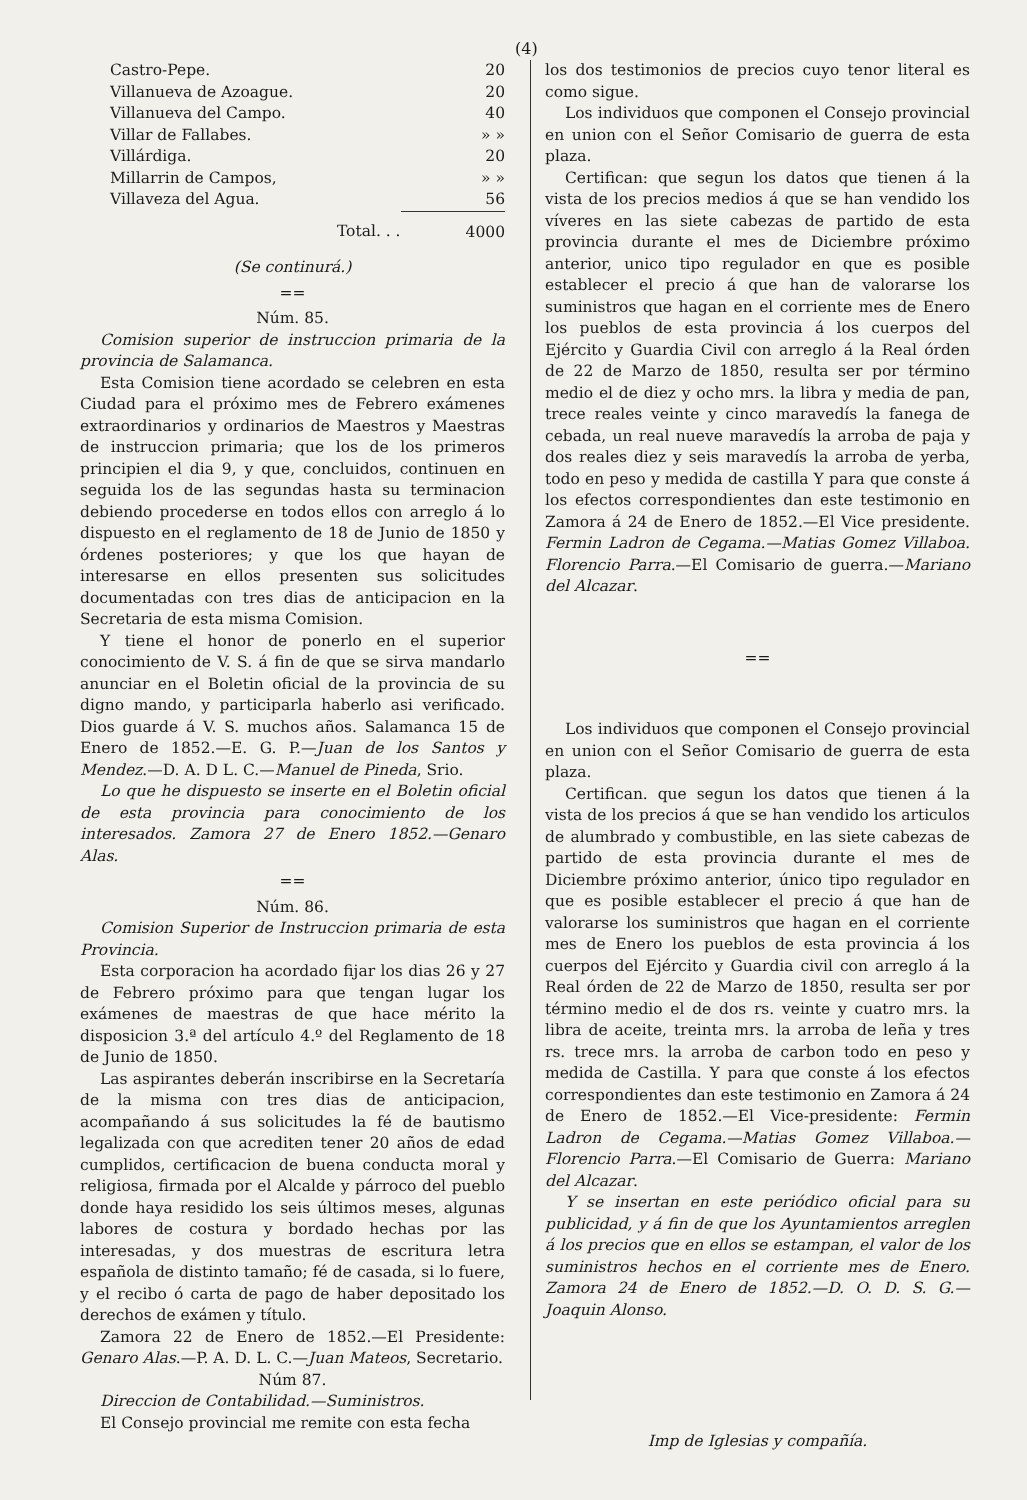(4)
| Castro-Pepe. | 20 |
| Villanueva de Azoague. | 20 |
| Villanueva del Campo. | 40 |
| Villar de Fallabes. | » » |
| Villárdiga. | 20 |
| Millarrin de Campos, | » » |
| Villaveza del Agua. | 56 |
| Total. . . | 4000 |
(Se continurá.)
==
Núm. 85.
Comision superior de instruccion primaria de la provincia de Salamanca.
Esta Comision tiene acordado se celebren en esta Ciudad para el próximo mes de Febrero exámenes extraordinarios y ordinarios de Maestros y Maestras de instruccion primaria; que los de los primeros principien el dia 9, y que, concluidos, continuen en seguida los de las segundas hasta su terminacion debiendo procederse en todos ellos con arreglo á lo dispuesto en el reglamento de 18 de Junio de 1850 y órdenes posteriores; y que los que hayan de interesarse en ellos presenten sus solicitudes documentadas con tres dias de anticipacion en la Secretaria de esta misma Comision.
Y tiene el honor de ponerlo en el superior conocimiento de V. S. á fin de que se sirva mandarlo anunciar en el Boletin oficial de la provincia de su digno mando, y participarla haberlo asi verificado. Dios guarde á V. S. muchos años. Salamanca 15 de Enero de 1852.—E. G. P.—Juan de los Santos y Mendez.—D. A. D L. C.—Manuel de Pineda, Srio.
Lo que he dispuesto se inserte en el Boletin oficial de esta provincia para conocimiento de los interesados. Zamora 27 de Enero 1852.—Genaro Alas.
==
Núm. 86.
Comision Superior de Instruccion primaria de esta Provincia.
Esta corporacion ha acordado fijar los dias 26 y 27 de Febrero próximo para que tengan lugar los exámenes de maestras de que hace mérito la disposicion 3.ª del artículo 4.º del Reglamento de 18 de Junio de 1850.
Las aspirantes deberán inscribirse en la Secretaría de la misma con tres dias de anticipacion, acompañando á sus solicitudes la fé de bautismo legalizada con que acrediten tener 20 años de edad cumplidos, certificacion de buena conducta moral y religiosa, firmada por el Alcalde y párroco del pueblo donde haya residido los seis últimos meses, algunas labores de costura y bordado hechas por las interesadas, y dos muestras de escritura letra española de distinto tamaño; fé de casada, si lo fuere, y el recibo ó carta de pago de haber depositado los derechos de exámen y título.
Zamora 22 de Enero de 1852.—El Presidente: Genaro Alas.—P. A. D. L. C.—Juan Mateos, Secretario.
Núm 87.
Direccion de Contabilidad.—Suministros.
El Consejo provincial me remite con esta fecha
los dos testimonios de precios cuyo tenor literal es como sigue.
Los individuos que componen el Consejo provincial en union con el Señor Comisario de guerra de esta plaza.
Certifican: que segun los datos que tienen á la vista de los precios medios á que se han vendido los víveres en las siete cabezas de partido de esta provincia durante el mes de Diciembre próximo anterior, unico tipo regulador en que es posible establecer el precio á que han de valorarse los suministros que hagan en el corriente mes de Enero los pueblos de esta provincia á los cuerpos del Ejército y Guardia Civil con arreglo á la Real órden de 22 de Marzo de 1850, resulta ser por término medio el de diez y ocho mrs. la libra y media de pan, trece reales veinte y cinco maravedís la fanega de cebada, un real nueve maravedís la arroba de paja y dos reales diez y seis maravedís la arroba de yerba, todo en peso y medida de castilla Y para que conste á los efectos correspondientes dan este testimonio en Zamora á 24 de Enero de 1852.—El Vice presidente. Fermin Ladron de Cegama.—Matias Gomez Villaboa. Florencio Parra.—El Comisario de guerra.—Mariano del Alcazar.
==
Los individuos que componen el Consejo provincial en union con el Señor Comisario de guerra de esta plaza.
Certifican. que segun los datos que tienen á la vista de los precios á que se han vendido los articulos de alumbrado y combustible, en las siete cabezas de partido de esta provincia durante el mes de Diciembre próximo anterior, único tipo regulador en que es posible establecer el precio á que han de valorarse los suministros que hagan en el corriente mes de Enero los pueblos de esta provincia á los cuerpos del Ejército y Guardia civil con arreglo á la Real órden de 22 de Marzo de 1850, resulta ser por término medio el de dos rs. veinte y cuatro mrs. la libra de aceite, treinta mrs. la arroba de leña y tres rs. trece mrs. la arroba de carbon todo en peso y medida de Castilla. Y para que conste á los efectos correspondientes dan este testimonio en Zamora á 24 de Enero de 1852.—El Vice-presidente: Fermin Ladron de Cegama.—Matias Gomez Villaboa.—Florencio Parra.—El Comisario de Guerra: Mariano del Alcazar.
Y se insertan en este periódico oficial para su publicidad, y á fin de que los Ayuntamientos arreglen á los precios que en ellos se estampan, el valor de los suministros hechos en el corriente mes de Enero. Zamora 24 de Enero de 1852.—D. O. D. S. G.—Joaquin Alonso.
Imp de Iglesias y compañía.